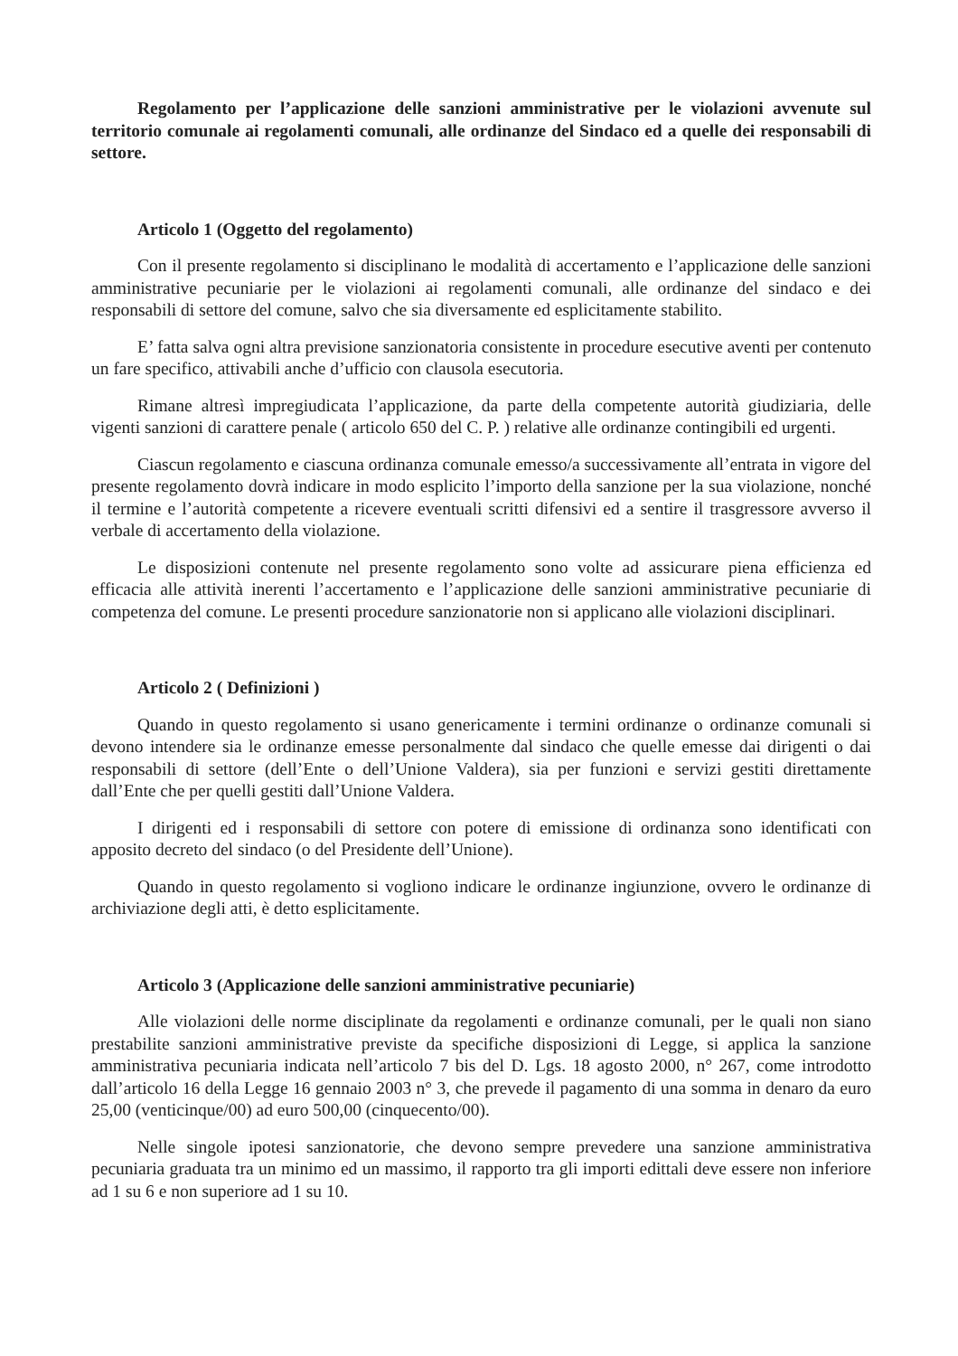Regolamento per l’applicazione delle sanzioni amministrative per le violazioni avvenute sul territorio comunale ai regolamenti comunali, alle ordinanze del Sindaco ed a quelle dei responsabili di settore.
Articolo 1 (Oggetto del regolamento)
Con il presente regolamento si disciplinano le modalità di accertamento e l’applicazione delle sanzioni amministrative pecuniarie per le violazioni ai regolamenti comunali, alle ordinanze del sindaco e dei responsabili di settore del comune, salvo che sia diversamente ed esplicitamente stabilito.
E’ fatta salva ogni altra previsione sanzionatoria consistente in procedure esecutive aventi per contenuto un fare specifico, attivabili anche d’ufficio con clausola esecutoria.
Rimane altresì impregiudicata l’applicazione, da parte della competente autorità giudiziaria, delle vigenti sanzioni di carattere penale ( articolo 650 del C. P. ) relative alle ordinanze contingibili ed urgenti.
Ciascun regolamento e ciascuna ordinanza comunale emesso/a successivamente all’entrata in vigore del presente regolamento dovrà indicare in modo esplicito l’importo della sanzione per la sua violazione, nonché il termine e l’autorità competente a ricevere eventuali scritti difensivi ed a sentire il trasgressore avverso il verbale di accertamento della violazione.
Le disposizioni contenute nel presente regolamento sono volte ad assicurare piena efficienza ed efficacia alle attività inerenti l’accertamento e l’applicazione delle sanzioni amministrative pecuniarie di competenza del comune. Le presenti procedure sanzionatorie non si applicano alle violazioni disciplinari.
Articolo 2 ( Definizioni )
Quando in questo regolamento si usano genericamente i termini ordinanze o ordinanze comunali si devono intendere sia le ordinanze emesse personalmente dal sindaco che quelle emesse dai dirigenti o dai responsabili di settore (dell’Ente o dell’Unione Valdera), sia per funzioni e servizi gestiti direttamente dall’Ente che per quelli gestiti dall’Unione Valdera.
I dirigenti ed i responsabili di settore con potere di emissione di ordinanza sono identificati con apposito decreto del sindaco (o del Presidente dell’Unione).
Quando in questo regolamento si vogliono indicare le ordinanze ingiunzione, ovvero le ordinanze di archiviazione degli atti, è detto esplicitamente.
Articolo 3 (Applicazione delle sanzioni amministrative pecuniarie)
Alle violazioni delle norme disciplinate da regolamenti e ordinanze comunali, per le quali non siano prestabilite sanzioni amministrative previste da specifiche disposizioni di Legge, si applica la sanzione amministrativa pecuniaria indicata nell’articolo 7 bis del D. Lgs. 18 agosto 2000, n° 267, come introdotto dall’articolo 16 della Legge 16 gennaio 2003 n° 3, che prevede il pagamento di una somma in denaro da euro 25,00 (venticinque/00) ad euro 500,00 (cinquecento/00).
Nelle singole ipotesi sanzionatorie, che devono sempre prevedere una sanzione amministrativa pecuniaria graduata tra un minimo ed un massimo, il rapporto tra gli importi edittali deve essere non inferiore ad 1 su 6 e non superiore ad 1 su 10.